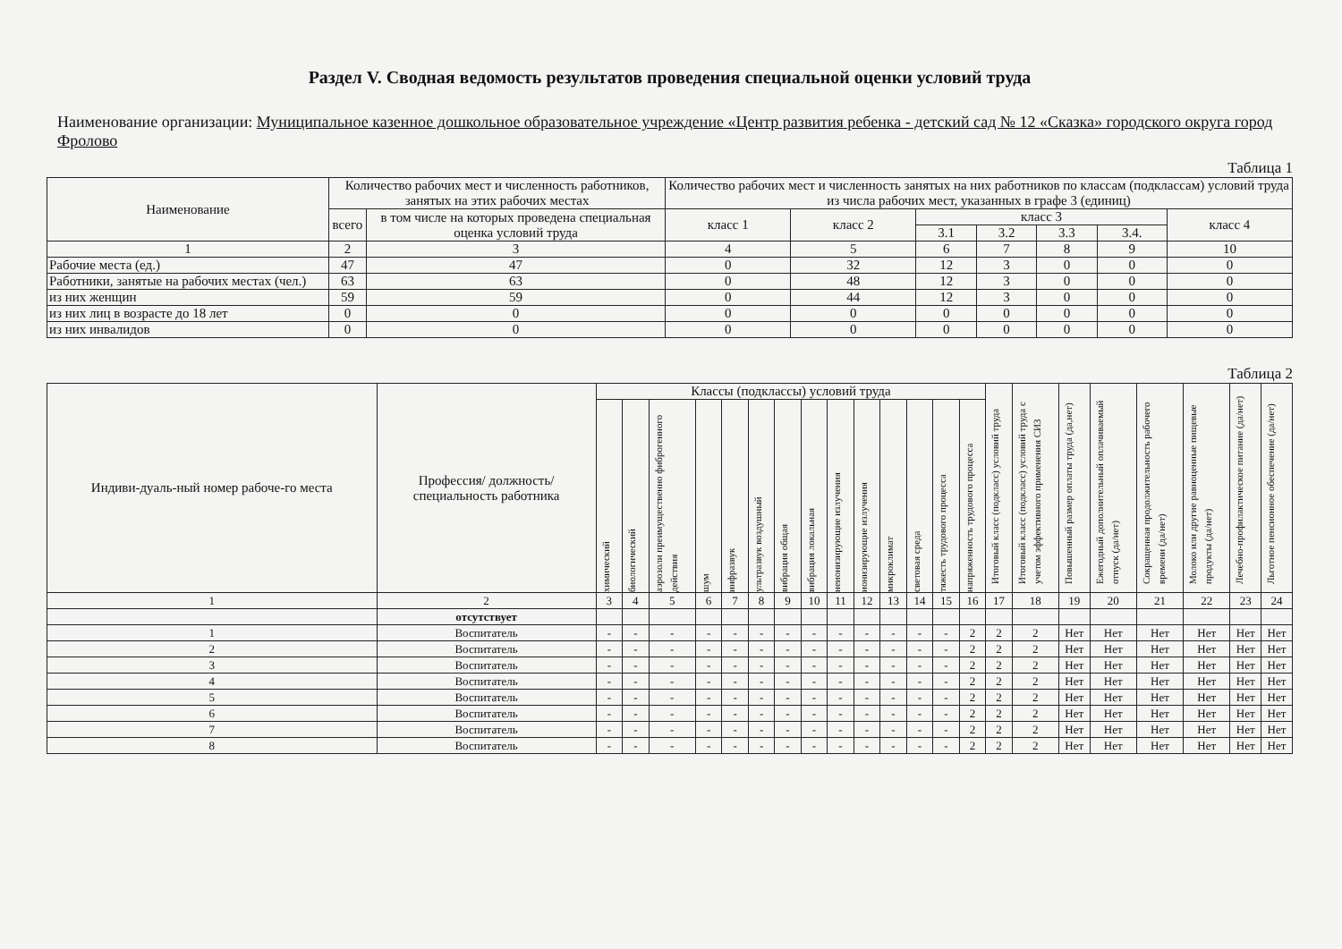Раздел V. Сводная ведомость результатов проведения специальной оценки условий труда
Наименование организации: Муниципальное казенное дошкольное образовательное учреждение «Центр развития ребенка - детский сад № 12 «Сказка» городского округа город Фролово
Таблица 1
| Наименование | Количество рабочих мест и численность работников, занятых на этих рабочих местах | | Количество рабочих мест и численность занятых на них работников по классам (подклассам) условий труда из числа рабочих мест, указанных в графе 3 (единиц) | | | | | | |
| --- | --- | --- | --- | --- | --- | --- | --- | --- | --- |
| | всего | в том числе на которых проведена специальная оценка условий труда | класс 1 | класс 2 | класс 3 | | | | класс 4 |
| | | | | | 3.1 | 3.2 | 3.3 | 3.4. | |
| 1 | 2 | 3 | 4 | 5 | 6 | 7 | 8 | 9 | 10 |
| Рабочие места (ед.) | 47 | 47 | 0 | 32 | 12 | 3 | 0 | 0 | 0 |
| Работники, занятые на рабочих местах (чел.) | 63 | 63 | 0 | 48 | 12 | 3 | 0 | 0 | 0 |
| из них женщин | 59 | 59 | 0 | 44 | 12 | 3 | 0 | 0 | 0 |
| из них лиц в возрасте до 18 лет | 0 | 0 | 0 | 0 | 0 | 0 | 0 | 0 | 0 |
| из них инвалидов | 0 | 0 | 0 | 0 | 0 | 0 | 0 | 0 | 0 |
Таблица 2
| Индиви-дуаль-ный номер рабоче-го места | Профессия/ должность/ специальность работника | Классы (подклассы) условий труда | | | | | | | | | | | | | | Итоговый класс (подкласс) условий труда | Итоговый класс (подкласс) условий труда с учетом эффективного применения СИЗ | Повышенный размер оплаты труда (да,нет) | Ежегодный дополнительный оплачиваемый отпуск (да/нет) | Сокращенная продолжительность рабочего времени (да/нет) | Молоко или другие равноценные пищевые продукты (да/нет) | Лечебно-профилактическое питание (да/нет) | Льготное пенсионное обеспечение (да/нет) |
| --- | --- | --- | --- | --- | --- | --- | --- | --- | --- | --- | --- | --- | --- | --- | --- | --- | --- | --- | --- | --- | --- | --- | --- |
| | | химический | биологический | аэрозоли преимущественно фиброгенного действия | шум | инфразвук | ультразвук воздушный | вибрация общая | вибрация локальная | неионизирующие излучения | ионизирующие излучения | микроклимат | световая среда | тяжесть трудового процесса | напряженность трудового процесса | | | | | | | | |
| 1 | 2 | 3 | 4 | 5 | 6 | 7 | 8 | 9 | 10 | 11 | 12 | 13 | 14 | 15 | 16 | 17 | 18 | 19 | 20 | 21 | 22 | 23 | 24 |
| | отсутствует | | | | | | | | | | | | | | | | | | | | | | |
| 1 | Воспитатель | - | - | - | - | - | - | - | - | - | - | - | - | - | 2 | 2 | 2 | Нет | Нет | Нет | Нет | Нет | Нет |
| 2 | Воспитатель | - | - | - | - | - | - | - | - | - | - | - | - | - | 2 | 2 | 2 | Нет | Нет | Нет | Нет | Нет | Нет |
| 3 | Воспитатель | - | - | - | - | - | - | - | - | - | - | - | - | - | 2 | 2 | 2 | Нет | Нет | Нет | Нет | Нет | Нет |
| 4 | Воспитатель | - | - | - | - | - | - | - | - | - | - | - | - | - | 2 | 2 | 2 | Нет | Нет | Нет | Нет | Нет | Нет |
| 5 | Воспитатель | - | - | - | - | - | - | - | - | - | - | - | - | - | 2 | 2 | 2 | Нет | Нет | Нет | Нет | Нет | Нет |
| 6 | Воспитатель | - | - | - | - | - | - | - | - | - | - | - | - | - | 2 | 2 | 2 | Нет | Нет | Нет | Нет | Нет | Нет |
| 7 | Воспитатель | - | - | - | - | - | - | - | - | - | - | - | - | - | 2 | 2 | 2 | Нет | Нет | Нет | Нет | Нет | Нет |
| 8 | Воспитатель | - | - | - | - | - | - | - | - | - | - | - | - | - | 2 | 2 | 2 | Нет | Нет | Нет | Нет | Нет | Нет |